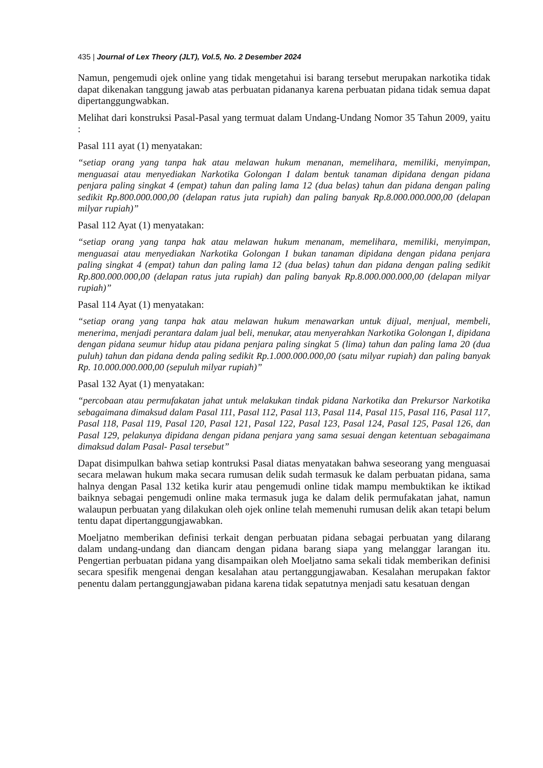435 | Journal of Lex Theory (JLT), Vol.5, No. 2 Desember 2024
Namun, pengemudi ojek online yang tidak mengetahui isi barang tersebut merupakan narkotika tidak dapat dikenakan tanggung jawab atas perbuatan pidananya karena perbuatan pidana tidak semua dapat dipertanggungwabkan.
Melihat dari konstruksi Pasal-Pasal yang termuat dalam Undang-Undang Nomor 35 Tahun 2009, yaitu :
Pasal 111 ayat (1) menyatakan:
“setiap orang yang tanpa hak atau melawan hukum menanan, memelihara, memiliki, menyimpan, menguasai atau menyediakan Narkotika Golongan I dalam bentuk tanaman dipidana dengan pidana penjara paling singkat 4 (empat) tahun dan paling lama 12 (dua belas) tahun dan pidana dengan paling sedikit Rp.800.000.000,00 (delapan ratus juta rupiah) dan paling banyak Rp.8.000.000.000,00 (delapan milyar rupiah)”
Pasal 112 Ayat (1) menyatakan:
“setiap orang yang tanpa hak atau melawan hukum menanam, memelihara, memiliki, menyimpan, menguasai atau menyediakan Narkotika Golongan I bukan tanaman dipidana dengan pidana penjara paling singkat 4 (empat) tahun dan paling lama 12 (dua belas) tahun dan pidana dengan paling sedikit Rp.800.000.000,00 (delapan ratus juta rupiah) dan paling banyak Rp.8.000.000.000,00 (delapan milyar rupiah)”
Pasal 114 Ayat (1) menyatakan:
“setiap orang yang tanpa hak atau melawan hukum menawarkan untuk dijual, menjual, membeli, menerima, menjadi perantara dalam jual beli, menukar, atau menyerahkan Narkotika Golongan I, dipidana dengan pidana seumur hidup atau pidana penjara paling singkat 5 (lima) tahun dan paling lama 20 (dua puluh) tahun dan pidana denda paling sedikit Rp.1.000.000.000,00 (satu milyar rupiah) dan paling banyak Rp. 10.000.000.000,00 (sepuluh milyar rupiah)”
Pasal 132 Ayat (1) menyatakan:
“percobaan atau permufakatan jahat untuk melakukan tindak pidana Narkotika dan Prekursor Narkotika sebagaimana dimaksud dalam Pasal 111, Pasal 112, Pasal 113, Pasal 114, Pasal 115, Pasal 116, Pasal 117, Pasal 118, Pasal 119, Pasal 120, Pasal 121, Pasal 122, Pasal 123, Pasal 124, Pasal 125, Pasal 126, dan Pasal 129, pelakunya dipidana dengan pidana penjara yang sama sesuai dengan ketentuan sebagaimana dimaksud dalam Pasal- Pasal tersebut”
Dapat disimpulkan bahwa setiap kontruksi Pasal diatas menyatakan bahwa seseorang yang menguasai secara melawan hukum maka secara rumusan delik sudah termasuk ke dalam perbuatan pidana, sama halnya dengan Pasal 132 ketika kurir atau pengemudi online tidak mampu membuktikan ke iktikad baiknya sebagai pengemudi online maka termasuk juga ke dalam delik permufakatan jahat, namun walaupun perbuatan yang dilakukan oleh ojek online telah memenuhi rumusan delik akan tetapi belum tentu dapat dipertanggungjawabkan.
Moeljatno memberikan definisi terkait dengan perbuatan pidana sebagai perbuatan yang dilarang dalam undang-undang dan diancam dengan pidana barang siapa yang melanggar larangan itu. Pengertian perbuatan pidana yang disampaikan oleh Moeljatno sama sekali tidak memberikan definisi secara spesifik mengenai dengan kesalahan atau pertanggungjawaban. Kesalahan merupakan faktor penentu dalam pertanggungjawaban pidana karena tidak sepatutnya menjadi satu kesatuan dengan